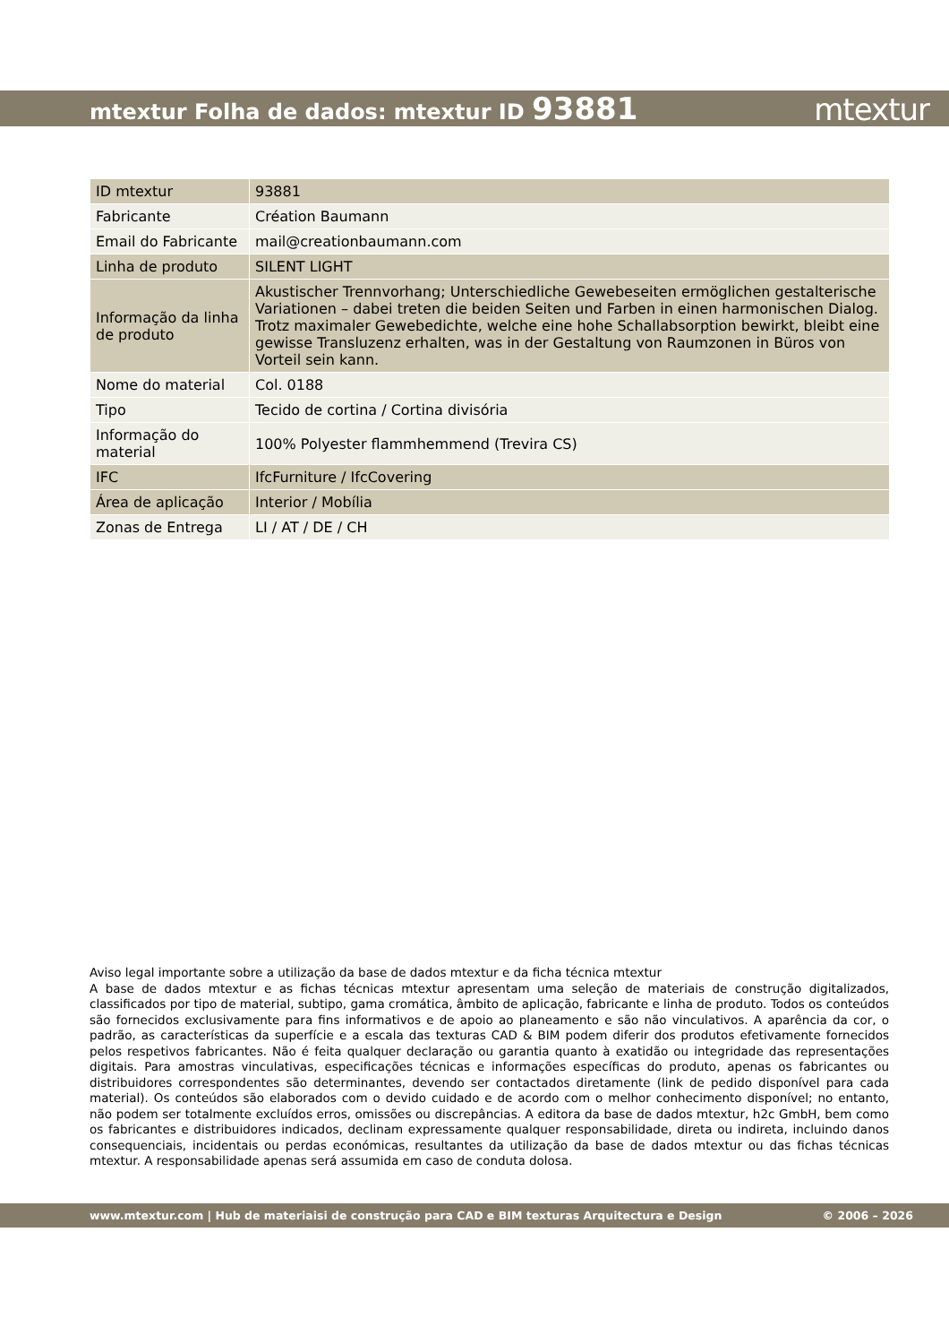mtextur Folha de dados: mtextur ID 93881 mtextur
| ID mtextur | 93881 |
| Fabricante | Création Baumann |
| Email do Fabricante | mail@creationbaumann.com |
| Linha de produto | SILENT LIGHT |
| Informação da linha de produto | Akustischer Trennvorhang; Unterschiedliche Gewebeseiten ermöglichen gestalterische Variationen – dabei treten die beiden Seiten und Farben in einen harmonischen Dialog. Trotz maximaler Gewebedichte, welche eine hohe Schallabsorption bewirkt, bleibt eine gewisse Transluzenz erhalten, was in der Gestaltung von Raumzonen in Büros von Vorteil sein kann. |
| Nome do material | Col. 0188 |
| Tipo | Tecido de cortina / Cortina divisória |
| Informação do material | 100% Polyester flammhemmend (Trevira CS) |
| IFC | IfcFurniture / IfcCovering |
| Área de aplicação | Interior / Mobília |
| Zonas de Entrega | LI / AT / DE / CH |
Aviso legal importante sobre a utilização da base de dados mtextur e da ficha técnica mtextur
A base de dados mtextur e as fichas técnicas mtextur apresentam uma seleção de materiais de construção digitalizados, classificados por tipo de material, subtipo, gama cromática, âmbito de aplicação, fabricante e linha de produto. Todos os conteúdos são fornecidos exclusivamente para fins informativos e de apoio ao planeamento e são não vinculativos. A aparência da cor, o padrão, as características da superfície e a escala das texturas CAD & BIM podem diferir dos produtos efetivamente fornecidos pelos respetivos fabricantes. Não é feita qualquer declaração ou garantia quanto à exatidão ou integridade das representações digitais. Para amostras vinculativas, especificações técnicas e informações específicas do produto, apenas os fabricantes ou distribuidores correspondentes são determinantes, devendo ser contactados diretamente (link de pedido disponível para cada material). Os conteúdos são elaborados com o devido cuidado e de acordo com o melhor conhecimento disponível; no entanto, não podem ser totalmente excluídos erros, omissões ou discrepâncias. A editora da base de dados mtextur, h2c GmbH, bem como os fabricantes e distribuidores indicados, declinam expressamente qualquer responsabilidade, direta ou indireta, incluindo danos consequenciais, incidentais ou perdas económicas, resultantes da utilização da base de dados mtextur ou das fichas técnicas mtextur. A responsabilidade apenas será assumida em caso de conduta dolosa.
www.mtextur.com | Hub de materiaisi de construção para CAD e BIM texturas Arquitectura e Design © 2006 – 2026